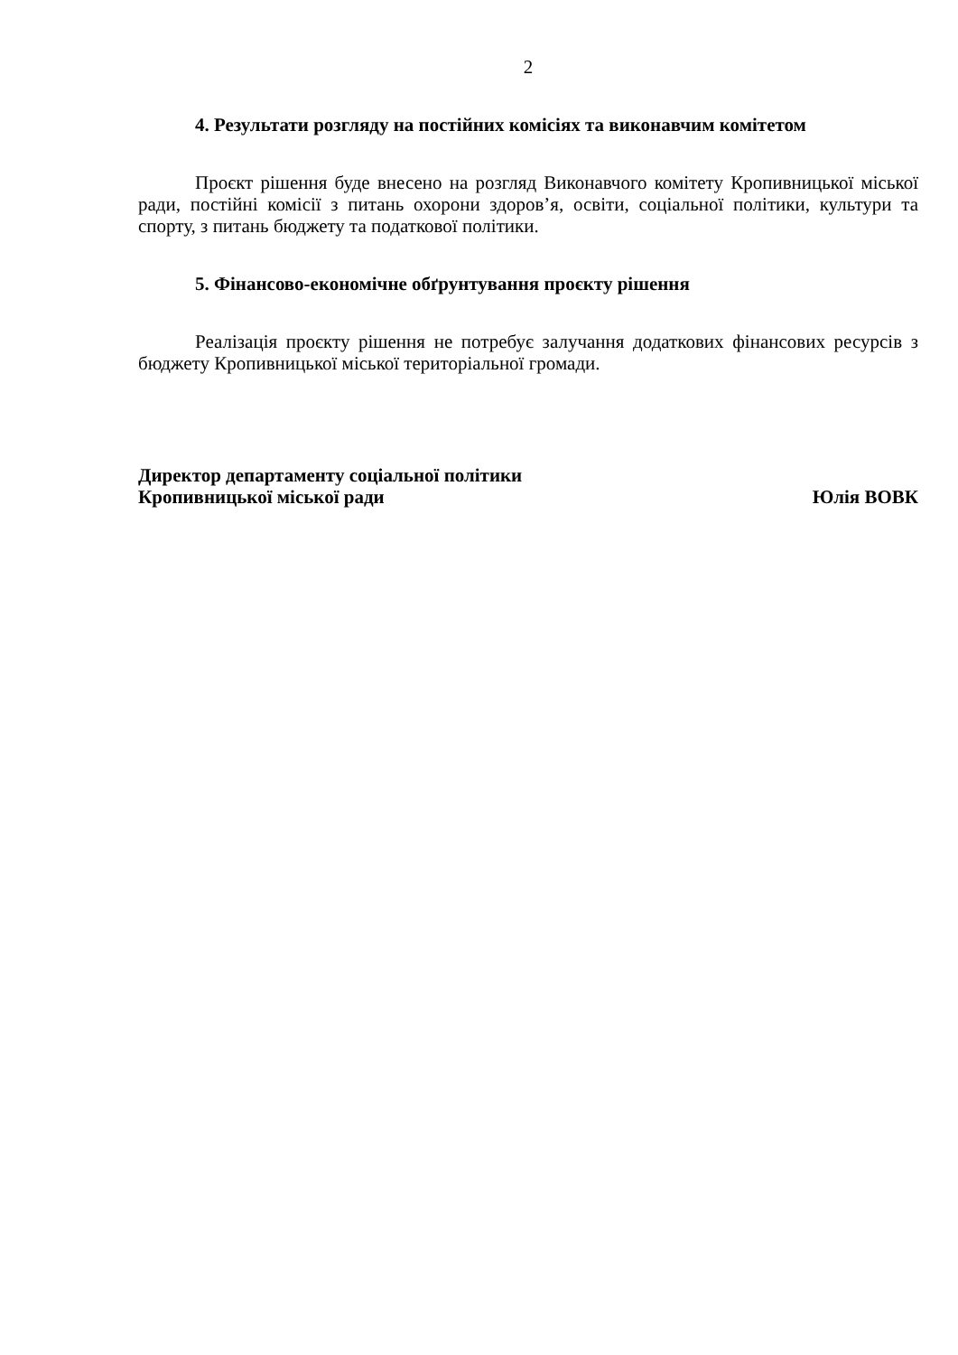2
4. Результати розгляду на постійних комісіях та виконавчим комітетом
Проєкт рішення буде внесено на розгляд Виконавчого комітету Кропивницької міської ради, постійні комісії з питань охорони здоров’я, освіти, соціальної політики, культури та спорту, з питань бюджету та податкової політики.
5. Фінансово-економічне обґрунтування проєкту рішення
Реалізація проєкту рішення не потребує залучання додаткових фінансових ресурсів з бюджету Кропивницької міської територіальної громади.
Директор департаменту соціальної політики
Кропивницької міської ради Юлія ВОВК